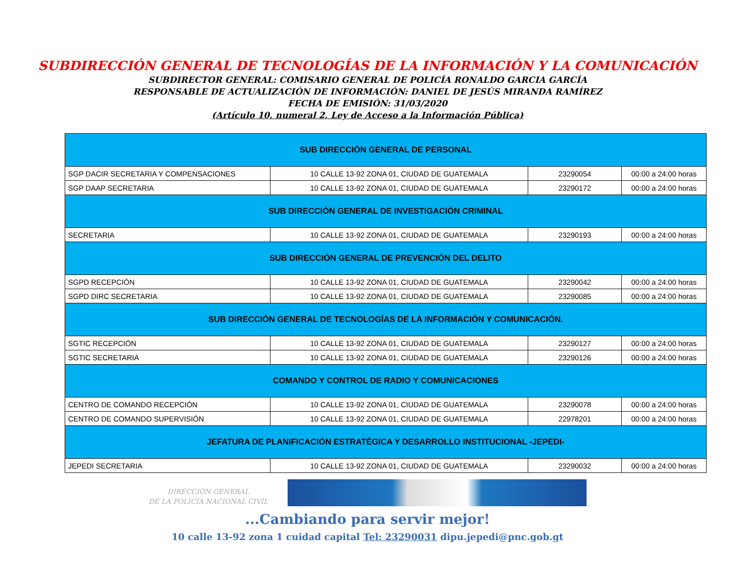SUBDIRECCIÓN GENERAL DE TECNOLOGÍAS DE LA INFORMACIÓN Y LA COMUNICACIÓN
SUBDIRECTOR GENERAL: COMISARIO GENERAL DE POLICÍA RONALDO GARCIA GARCÍA
RESPONSABLE DE ACTUALIZACIÓN DE INFORMACIÓN: DANIEL DE JESÚS MIRANDA RAMÍREZ
FECHA DE EMISIÓN: 31/03/2020
(Artículo 10, numeral 2, Ley de Acceso a la Información Pública)
| SUB DIRECCIÓN GENERAL DE PERSONAL | | | |
| SGP DACIR SECRETARIA Y COMPENSACIONES | 10 CALLE 13-92 ZONA 01, CIUDAD DE GUATEMALA | 23290054 | 00:00 a 24:00 horas |
| SGP DAAP SECRETARIA | 10 CALLE 13-92 ZONA 01, CIUDAD DE GUATEMALA | 23290172 | 00:00 a 24:00 horas |
| SUB DIRECCIÓN GENERAL DE INVESTIGACIÓN CRIMINAL | | | |
| SECRETARIA | 10 CALLE 13-92 ZONA 01, CIUDAD DE GUATEMALA | 23290193 | 00:00 a 24:00 horas |
| SUB DIRECCIÓN GENERAL DE PREVENCIÓN DEL DELITO | | | |
| SGPD RECEPCIÓN | 10 CALLE 13-92 ZONA 01, CIUDAD DE GUATEMALA | 23290042 | 00:00 a 24:00 horas |
| SGPD DIRC SECRETARIA | 10 CALLE 13-92 ZONA 01, CIUDAD DE GUATEMALA | 23290085 | 00:00 a 24:00 horas |
| SUB DIRECCIÓN GENERAL DE TECNOLOGÍAS DE LA INFORMACIÓN Y COMUNICACIÓN. | | | |
| SGTIC RECEPCIÓN | 10 CALLE 13-92 ZONA 01, CIUDAD DE GUATEMALA | 23290127 | 00:00 a 24:00 horas |
| SGTIC SECRETARIA | 10 CALLE 13-92 ZONA 01, CIUDAD DE GUATEMALA | 23290126 | 00:00 a 24:00 horas |
| COMANDO Y CONTROL DE RADIO Y COMUNICACIONES | | | |
| CENTRO DE COMANDO RECEPCIÓN | 10 CALLE 13-92 ZONA 01, CIUDAD DE GUATEMALA | 23290078 | 00:00 a 24:00 horas |
| CENTRO DE COMANDO SUPERVISIÓN | 10 CALLE 13-92 ZONA 01, CIUDAD DE GUATEMALA | 22978201 | 00:00 a 24:00 horas |
| JEFATURA DE PLANIFICACIÓN ESTRATÉGICA Y DESARROLLO INSTITUCIONAL -JEPEDI- | | | |
| JEPEDI SECRETARIA | 10 CALLE 13-92 ZONA 01, CIUDAD DE GUATEMALA | 23290032 | 00:00 a 24:00 horas |
DIRECCIÓN GENERAL
DE LA POLICÍA NACIONAL CIVIL
...Cambiando para servir mejor!
10 calle 13-92 zona 1 cuidad capital Tel: 23290031 dipu.jepedi@pnc.gob.gt